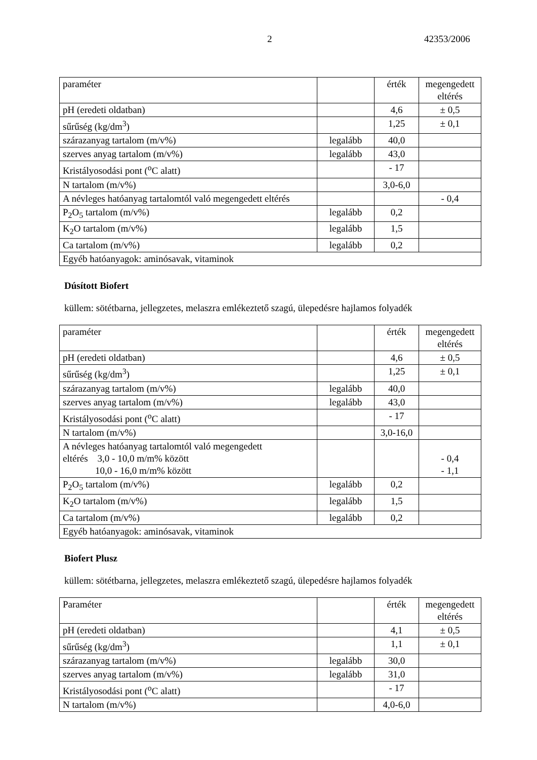2 42353/2006
| paraméter | | érték | megengedett eltérés |
| pH (eredeti oldatban) | | 4,6 | ± 0,5 |
| sűrűség (kg/dm<sup>3</sup>) | | 1,25 | ± 0,1 |
| szárazanyag tartalom (m/v%) | legalább | 40,0 | |
| szerves anyag tartalom (m/v%) | legalább | 43,0 | |
| Kristályosodási pont (<sup>o</sup>C alatt) | | - 17 | |
| N tartalom (m/v%) | | 3,0-6,0 | |
| A névleges hatóanyag tartalomtól való megengedett eltérés | | | - 0,4 |
| P<sub>2</sub>O<sub>5</sub> tartalom (m/v%) | legalább | 0,2 | |
| K<sub>2</sub>O tartalom (m/v%) | legalább | 1,5 | |
| Ca tartalom (m/v%) | legalább | 0,2 | |
| Egyéb hatóanyagok: aminósavak, vitaminok | | | |
Dúsított Biofert
küllem: sötétbarna, jellegzetes, melaszra emlékeztető szagú, ülepedésre hajlamos folyadék
| paraméter | | érték | megengedett eltérés |
| pH (eredeti oldatban) | | 4,6 | ± 0,5 |
| sűrűség (kg/dm<sup>3</sup>) | | 1,25 | ± 0,1 |
| szárazanyag tartalom (m/v%) | legalább | 40,0 | |
| szerves anyag tartalom (m/v%) | legalább | 43,0 | |
| Kristályosodási pont (<sup>o</sup>C alatt) | | - 17 | |
| N tartalom (m/v%) | | 3,0-16,0 | |
| A névleges hatóanyag tartalomtól való megengedett eltérés 3,0 - 10,0 m/m% között 10,0 - 16,0 m/m% között | | | - 0,4 - 1,1 |
| P<sub>2</sub>O<sub>5</sub> tartalom (m/v%) | legalább | 0,2 | |
| K<sub>2</sub>O tartalom (m/v%) | legalább | 1,5 | |
| Ca tartalom (m/v%) | legalább | 0,2 | |
| Egyéb hatóanyagok: aminósavak, vitaminok | | | |
Biofert Plusz
küllem: sötétbarna, jellegzetes, melaszra emlékeztető szagú, ülepedésre hajlamos folyadék
| Paraméter | | érték | megengedett eltérés |
| pH (eredeti oldatban) | | 4,1 | ± 0,5 |
| sűrűség (kg/dm<sup>3</sup>) | | 1,1 | ± 0,1 |
| szárazanyag tartalom (m/v%) | legalább | 30,0 | |
| szerves anyag tartalom (m/v%) | legalább | 31,0 | |
| Kristályosodási pont (<sup>o</sup>C alatt) | | - 17 | |
| N tartalom (m/v%) | | 4,0-6,0 | |